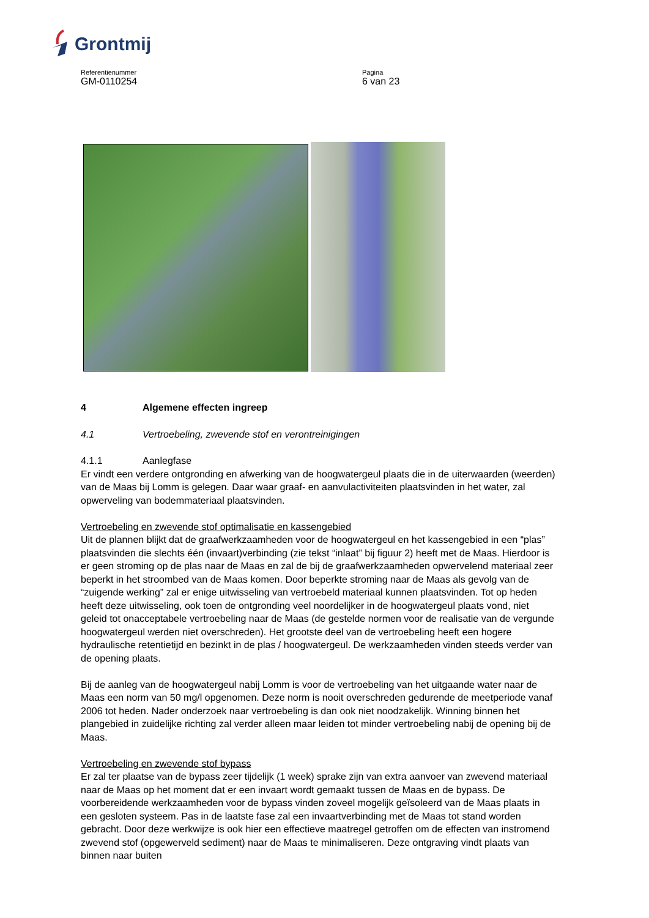Grontmij
Referentienummer
GM-0110254
Pagina
6 van 23
4 Algemene effecten ingreep
4.1 Vertroebeling, zwevende stof en verontreinigingen
4.1.1 Aanlegfase
Er vindt een verdere ontgronding en afwerking van de hoogwatergeul plaats die in de uiterwaarden (weerden) van de Maas bij Lomm is gelegen. Daar waar graaf- en aanvulactiviteiten plaatsvinden in het water, zal opwerveling van bodemmateriaal plaatsvinden.
Vertroebeling en zwevende stof optimalisatie en kassengebied
Uit de plannen blijkt dat de graafwerkzaamheden voor de hoogwatergeul en het kassengebied in een “plas” plaatsvinden die slechts één (invaart)verbinding (zie tekst “inlaat” bij figuur 2) heeft met de Maas. Hierdoor is er geen stroming op de plas naar de Maas en zal de bij de graafwerkzaamheden opwervelend materiaal zeer beperkt in het stroombed van de Maas komen. Door beperkte stroming naar de Maas als gevolg van de “zuigende werking” zal er enige uitwisseling van vertroebeld materiaal kunnen plaatsvinden. Tot op heden heeft deze uitwisseling, ook toen de ontgronding veel noordelijker in de hoogwatergeul plaats vond, niet geleid tot onacceptabele vertroebeling naar de Maas (de gestelde normen voor de realisatie van de vergunde hoogwatergeul werden niet overschreden). Het grootste deel van de vertroebeling heeft een hogere hydraulische retentietijd en bezinkt in de plas / hoogwatergeul. De werkzaamheden vinden steeds verder van de opening plaats.
Bij de aanleg van de hoogwatergeul nabij Lomm is voor de vertroebeling van het uitgaande water naar de Maas een norm van 50 mg/l opgenomen. Deze norm is nooit overschreden gedurende de meetperiode vanaf 2006 tot heden. Nader onderzoek naar vertroebeling is dan ook niet noodzakelijk. Winning binnen het plangebied in zuidelijke richting zal verder alleen maar leiden tot minder vertroebeling nabij de opening bij de Maas.
Vertroebeling en zwevende stof bypass
Er zal ter plaatse van de bypass zeer tijdelijk (1 week) sprake zijn van extra aanvoer van zwevend materiaal naar de Maas op het moment dat er een invaart wordt gemaakt tussen de Maas en de bypass. De voorbereidende werkzaamheden voor de bypass vinden zoveel mogelijk geïsoleerd van de Maas plaats in een gesloten systeem. Pas in de laatste fase zal een invaartverbinding met de Maas tot stand worden gebracht. Door deze werkwijze is ook hier een effectieve maatregel getroffen om de effecten van instromend zwevend stof (opgewerveld sediment) naar de Maas te minimaliseren. Deze ontgraving vindt plaats van binnen naar buiten